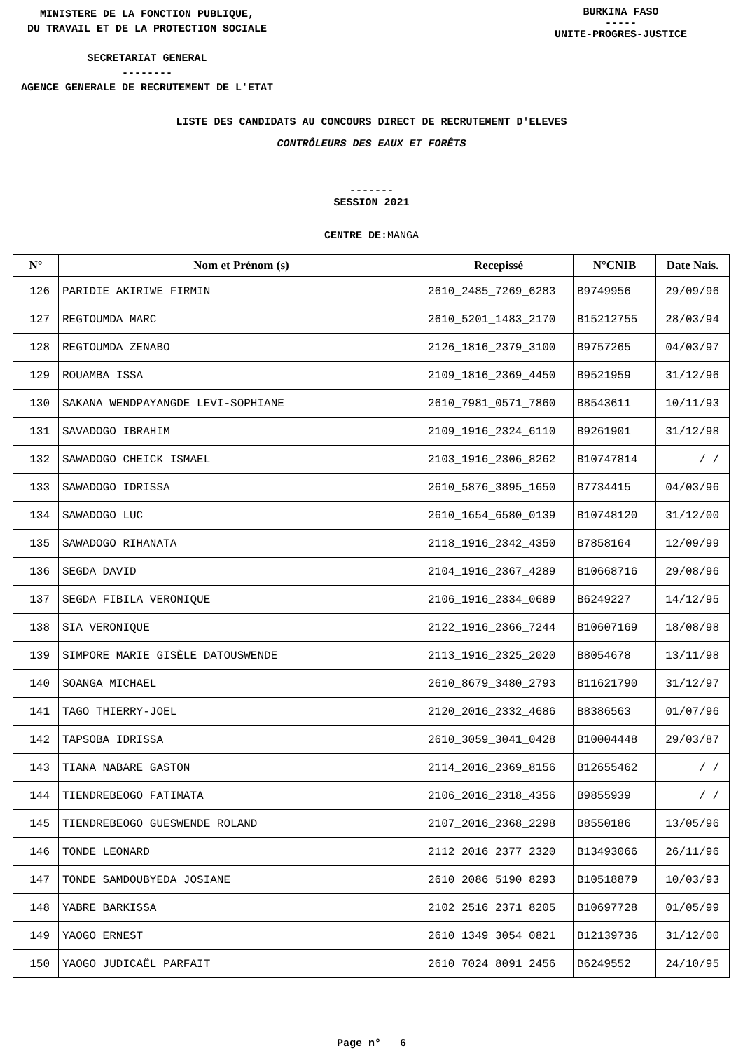MINISTERE DE LA FONCTION PUBLIQUE,
DU TRAVAIL ET DE LA PROTECTION SOCIALE
SECRETARIAT GENERAL
--------
AGENCE GENERALE DE RECRUTEMENT DE L'ETAT
BURKINA FASO
-----
UNITE-PROGRES-JUSTICE
LISTE DES CANDIDATS AU CONCOURS DIRECT DE RECRUTEMENT D'ELEVES
CONTRÔLEURS DES EAUX ET FORÊTS
-------
SESSION 2021
CENTRE DE:MANGA
| N° | Nom et Prénom (s) | Recepissé | N°CNIB | Date Nais. |
| --- | --- | --- | --- | --- |
| 126 | PARIDIE AKIRIWE FIRMIN | 2610_2485_7269_6283 | B9749956 | 29/09/96 |
| 127 | REGTOUMDA MARC | 2610_5201_1483_2170 | B15212755 | 28/03/94 |
| 128 | REGTOUMDA ZENABO | 2126_1816_2379_3100 | B9757265 | 04/03/97 |
| 129 | ROUAMBA ISSA | 2109_1816_2369_4450 | B9521959 | 31/12/96 |
| 130 | SAKANA WENDPAYANGDE LEVI-SOPHIANE | 2610_7981_0571_7860 | B8543611 | 10/11/93 |
| 131 | SAVADOGO IBRAHIM | 2109_1916_2324_6110 | B9261901 | 31/12/98 |
| 132 | SAWADOGO CHEICK ISMAEL | 2103_1916_2306_8262 | B10747814 | / / |
| 133 | SAWADOGO IDRISSA | 2610_5876_3895_1650 | B7734415 | 04/03/96 |
| 134 | SAWADOGO LUC | 2610_1654_6580_0139 | B10748120 | 31/12/00 |
| 135 | SAWADOGO RIHANATA | 2118_1916_2342_4350 | B7858164 | 12/09/99 |
| 136 | SEGDA DAVID | 2104_1916_2367_4289 | B10668716 | 29/08/96 |
| 137 | SEGDA FIBILA VERONIQUE | 2106_1916_2334_0689 | B6249227 | 14/12/95 |
| 138 | SIA VERONIQUE | 2122_1916_2366_7244 | B10607169 | 18/08/98 |
| 139 | SIMPORE MARIE GISÈLE DATOUSWENDE | 2113_1916_2325_2020 | B8054678 | 13/11/98 |
| 140 | SOANGA MICHAEL | 2610_8679_3480_2793 | B11621790 | 31/12/97 |
| 141 | TAGO THIERRY-JOEL | 2120_2016_2332_4686 | B8386563 | 01/07/96 |
| 142 | TAPSOBA IDRISSA | 2610_3059_3041_0428 | B10004448 | 29/03/87 |
| 143 | TIANA NABARE GASTON | 2114_2016_2369_8156 | B12655462 | / / |
| 144 | TIENDREBEOGO FATIMATA | 2106_2016_2318_4356 | B9855939 | / / |
| 145 | TIENDREBEOGO GUESWENDE ROLAND | 2107_2016_2368_2298 | B8550186 | 13/05/96 |
| 146 | TONDE LEONARD | 2112_2016_2377_2320 | B13493066 | 26/11/96 |
| 147 | TONDE SAMDOUBYEDA JOSIANE | 2610_2086_5190_8293 | B10518879 | 10/03/93 |
| 148 | YABRE BARKISSA | 2102_2516_2371_8205 | B10697728 | 01/05/99 |
| 149 | YAOGO ERNEST | 2610_1349_3054_0821 | B12139736 | 31/12/00 |
| 150 | YAOGO JUDICAËL PARFAIT | 2610_7024_8091_2456 | B6249552 | 24/10/95 |
Page n° 6